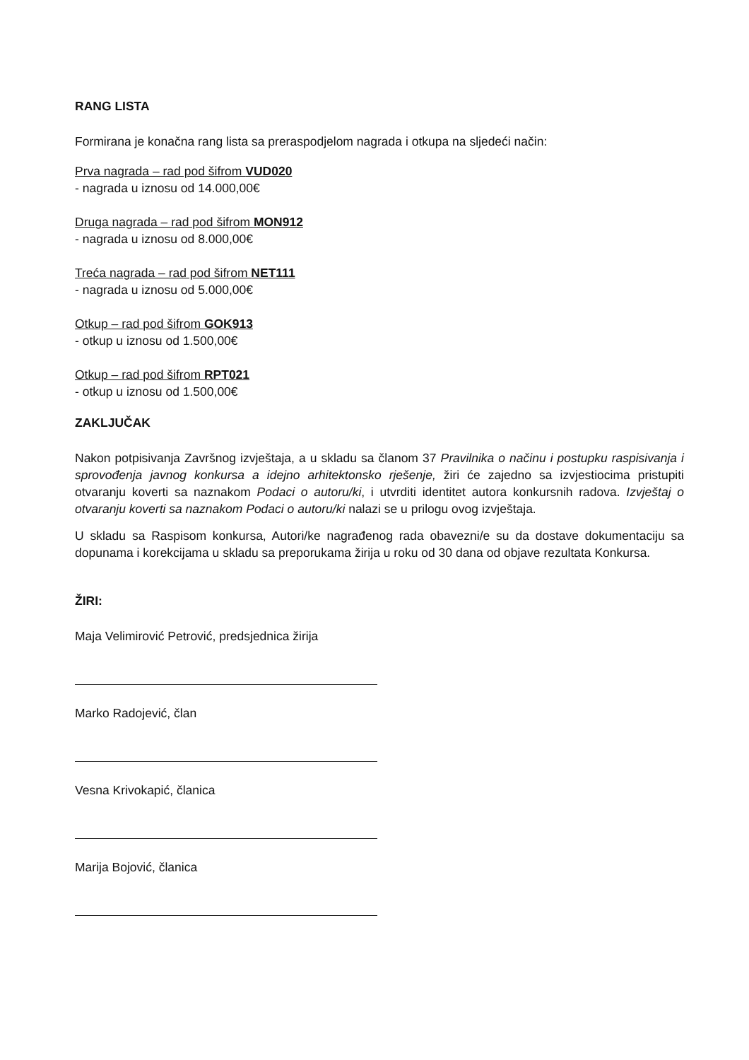RANG LISTA
Formirana je konačna rang lista sa preraspodjelom nagrada i otkupa na sljedeći način:
Prva nagrada – rad pod šifrom VUD020
- nagrada u iznosu od 14.000,00€
Druga nagrada – rad pod šifrom MON912
- nagrada u iznosu od 8.000,00€
Treća nagrada – rad pod šifrom NET111
- nagrada u iznosu od 5.000,00€
Otkup – rad pod šifrom GOK913
- otkup u iznosu od 1.500,00€
Otkup – rad pod šifrom RPT021
- otkup u iznosu od 1.500,00€
ZAKLJUČAK
Nakon potpisivanja Završnog izvještaja, a u skladu sa članom 37 Pravilnika o načinu i postupku raspisivanja i sprovođenja javnog konkursa a idejno arhitektonsko rješenje, žiri će zajedno sa izvjestiocima pristupiti otvaranju koverti sa naznakom Podaci o autoru/ki, i utvrditi identitet autora konkursnih radova. Izvještaj o otvaranju koverti sa naznakom Podaci o autoru/ki nalazi se u prilogu ovog izvještaja.
U skladu sa Raspisom konkursa, Autori/ke nagrađenog rada obavezni/e su da dostave dokumentaciju sa dopunama i korekcijama u skladu sa preporukama žirija u roku od 30 dana od objave rezultata Konkursa.
ŽIRI:
Maja Velimirović Petrović, predsjednica žirija
Marko Radojević, član
Vesna Krivokapić, članica
Marija Bojović, članica